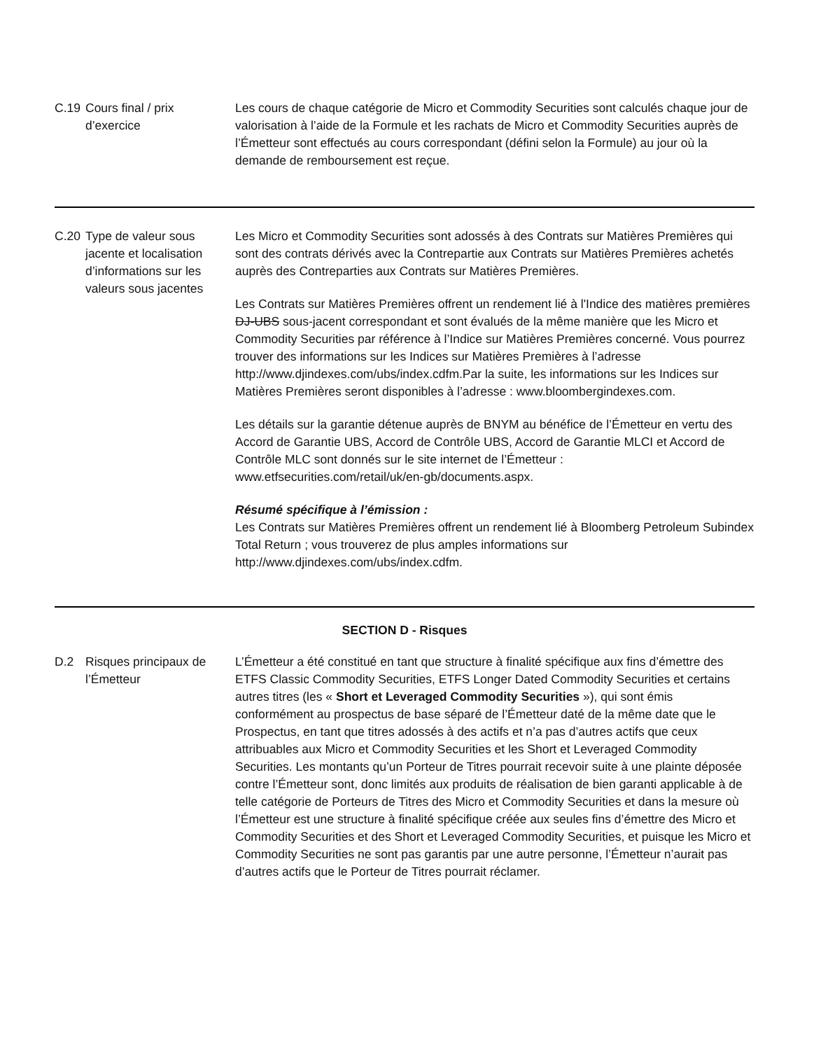| C.19 | Cours final / prix d’exercice | Les cours de chaque catégorie de Micro et Commodity Securities sont calculés chaque jour de valorisation à l’aide de la Formule et les rachats de Micro et Commodity Securities auprès de l’Émetteur sont effectués au cours correspondant (défini selon la Formule) au jour où la demande de remboursement est reçue. |
| C.20 | Type de valeur sous jacente et localisation d’informations sur les valeurs sous jacentes | Les Micro et Commodity Securities sont adossés à des Contrats sur Matières Premières qui sont des contrats dérivés avec la Contrepartie aux Contrats sur Matières Premières achetés auprès des Contreparties aux Contrats sur Matières Premières. Les Contrats sur Matières Premières offrent un rendement lié à l'Indice des matières premières DJ-UBS sous-jacent correspondant et sont évalués de la même manière que les Micro et Commodity Securities par référence à l’Indice sur Matières Premières concerné. Vous pourrez trouver des informations sur les Indices sur Matières Premières à l’adresse http://www.djindexes.com/ubs/index.cdfm.Par la suite, les informations sur les Indices sur Matières Premières seront disponibles à l’adresse : www.bloombergindexes.com. Les détails sur la garantie détenue auprès de BNYM au bénéfice de l’Émetteur en vertu des Accord de Garantie UBS, Accord de Contrôle UBS, Accord de Garantie MLCI et Accord de Contrôle MLC sont donnés sur le site internet de l’Émetteur : www.etfsecurities.com/retail/uk/en-gb/documents.aspx. Résumé spécifique à l’émission : Les Contrats sur Matières Premières offrent un rendement lié à Bloomberg Petroleum Subindex Total Return ; vous trouverez de plus amples informations sur http://www.djindexes.com/ubs/index.cdfm. |
| SECTION D - Risques | | |
| D.2 | Risques principaux de l’Émetteur | L’Émetteur a été constitué en tant que structure à finalité spécifique aux fins d’émettre des ETFS Classic Commodity Securities, ETFS Longer Dated Commodity Securities et certains autres titres (les « Short et Leveraged Commodity Securities »), qui sont émis conformément au prospectus de base séparé de l’Émetteur daté de la même date que le Prospectus, en tant que titres adossés à des actifs et n’a pas d’autres actifs que ceux attribuables aux Micro et Commodity Securities et les Short et Leveraged Commodity Securities. Les montants qu’un Porteur de Titres pourrait recevoir suite à une plainte déposée contre l’Émetteur sont, donc limités aux produits de réalisation de bien garanti applicable à de telle catégorie de Porteurs de Titres des Micro et Commodity Securities et dans la mesure où l’Émetteur est une structure à finalité spécifique créée aux seules fins d’émettre des Micro et Commodity Securities et des Short et Leveraged Commodity Securities, et puisque les Micro et Commodity Securities ne sont pas garantis par une autre personne, l’Émetteur n’aurait pas d’autres actifs que le Porteur de Titres pourrait réclamer. |